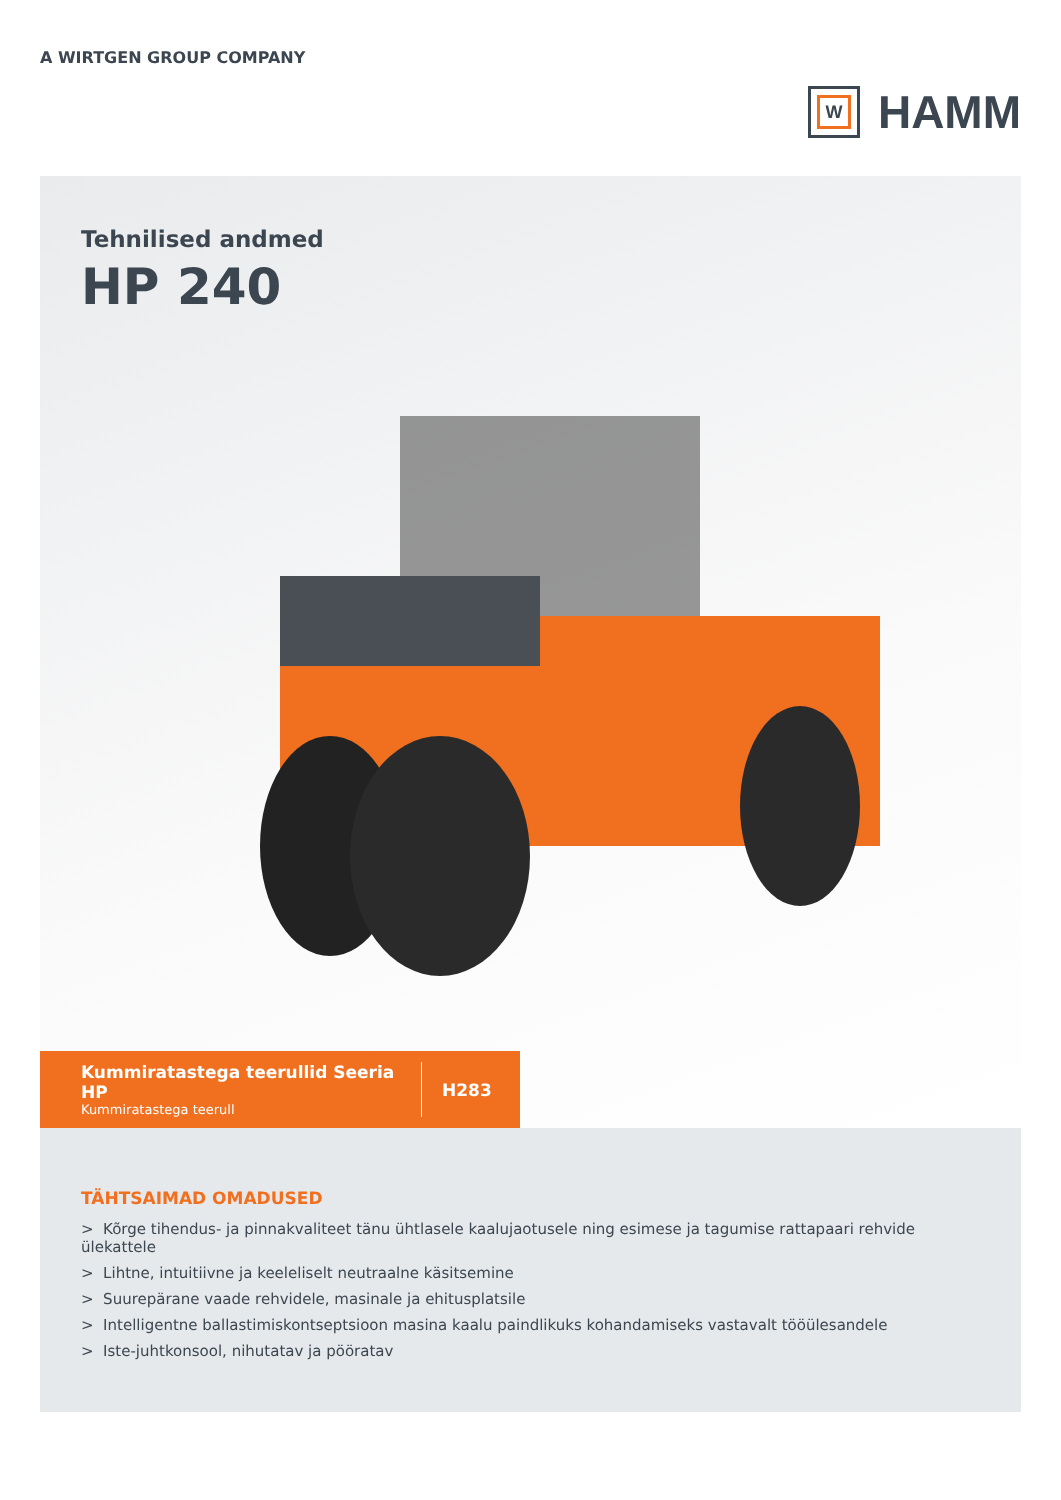A WIRTGEN GROUP COMPANY
W
HAMM
Tehnilised andmed
HP 240
Kummiratastega teerullid Seeria HP
Kummiratastega teerull
H283
TÄHTSAIMAD OMADUSED
> Kõrge tihendus- ja pinnakvaliteet tänu ühtlasele kaalujaotusele ning esimese ja tagumise rattapaari rehvide ülekattele
> Lihtne, intuitiivne ja keeleliselt neutraalne käsitsemine
> Suurepärane vaade rehvidele, masinale ja ehitusplatsile
> Intelligentne ballastimiskontseptsioon masina kaalu paindlikuks kohandamiseks vastavalt tööülesandele
> Iste-juhtkonsool, nihutatav ja pööratav